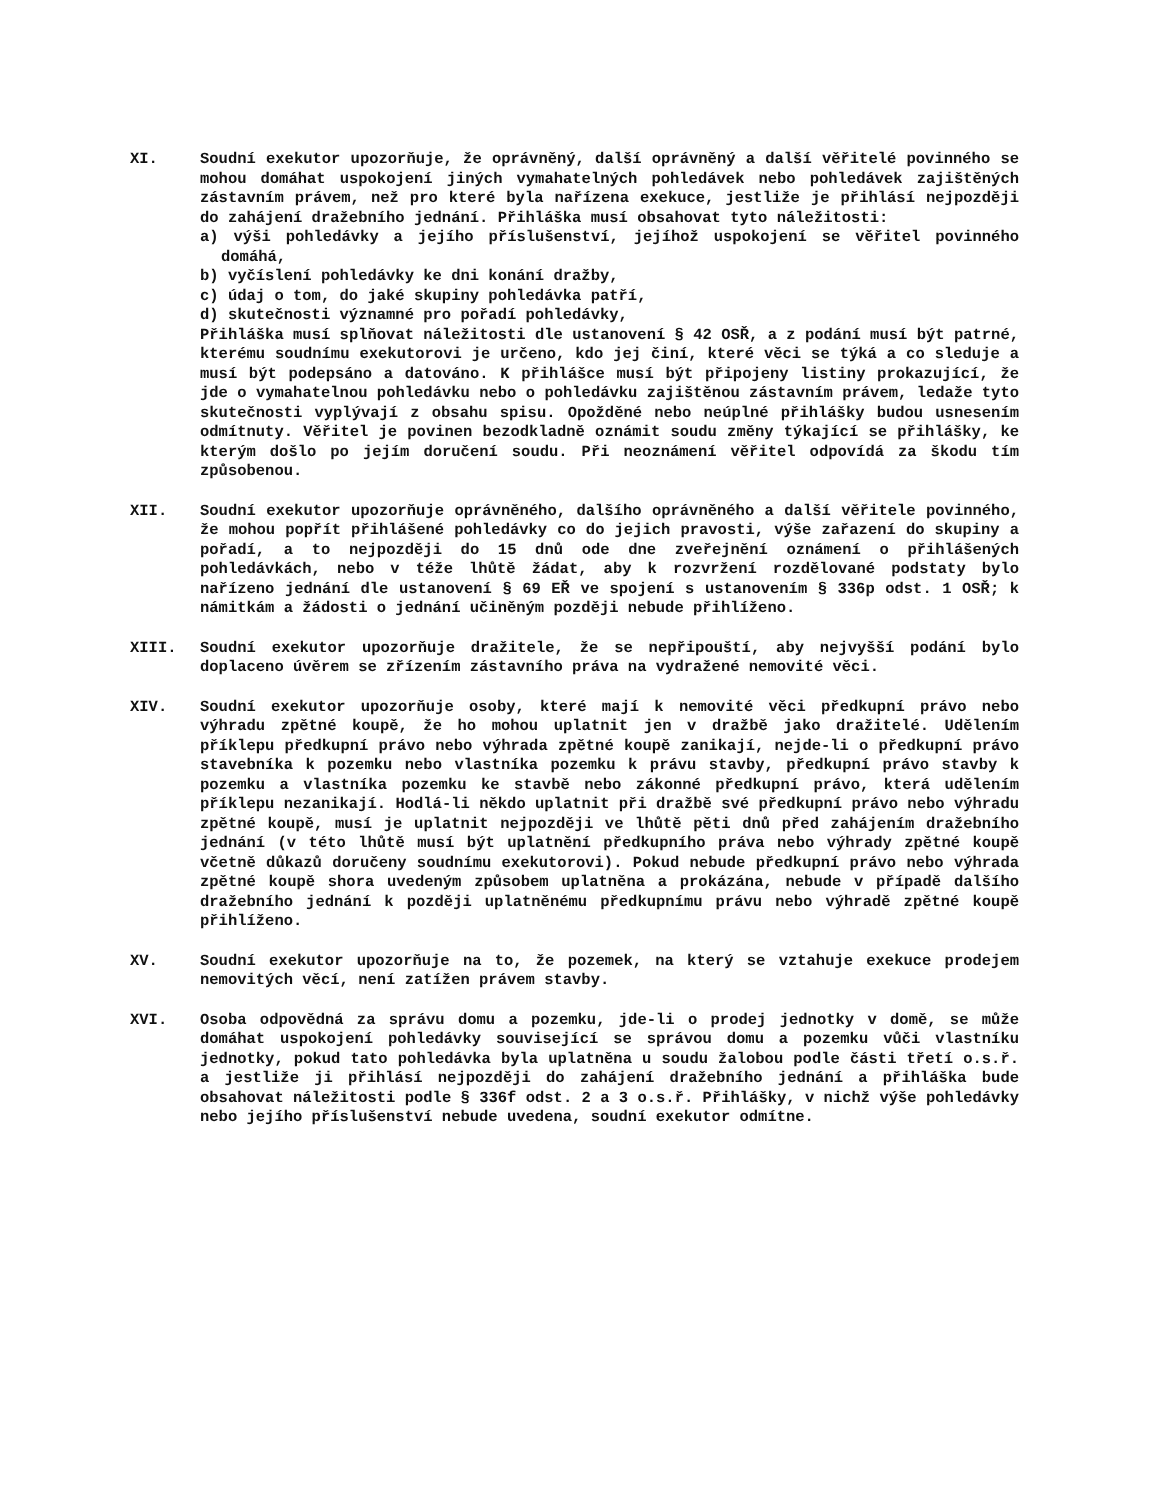XI. Soudní exekutor upozorňuje, že oprávněný, další oprávněný a další věřitelé povinného se mohou domáhat uspokojení jiných vymahatelných pohledávek nebo pohledávek zajištěných zástavním právem, než pro které byla nařízena exekuce, jestliže je přihlásí nejpozději do zahájení dražebního jednání. Přihláška musí obsahovat tyto náležitosti:
a) výši pohledávky a jejího příslušenství, jejíhož uspokojení se věřitel povinného domáhá,
b) vyčíslení pohledávky ke dni konání dražby,
c) údaj o tom, do jaké skupiny pohledávka patří,
d) skutečnosti významné pro pořadí pohledávky,
Přihláška musí splňovat náležitosti dle ustanovení § 42 OSŘ, a z podání musí být patrné, kterému soudnímu exekutorovi je určeno, kdo jej činí, které věci se týká a co sleduje a musí být podepsáno a datováno. K přihlášce musí být připojeny listiny prokazující, že jde o vymahatelnou pohledávku nebo o pohledávku zajištěnou zástavním právem, ledaže tyto skutečnosti vyplývají z obsahu spisu. Opožděné nebo neúplné přihlášky budou usnesením odmítnuty. Věřitel je povinen bezodkladně oznámit soudu změny týkající se přihlášky, ke kterým došlo po jejím doručení soudu. Při neoznámení věřitel odpovídá za škodu tím způsobenou.
XII. Soudní exekutor upozorňuje oprávněného, dalšího oprávněného a další věřitele povinného, že mohou popřít přihlášené pohledávky co do jejich pravosti, výše zařazení do skupiny a pořadí, a to nejpozději do 15 dnů ode dne zveřejnění oznámení o přihlášených pohledávkách, nebo v téže lhůtě žádat, aby k rozvržení rozdělované podstaty bylo nařízeno jednání dle ustanovení § 69 EŘ ve spojení s ustanovením § 336p odst. 1 OSŘ; k námitkám a žádosti o jednání učiněným později nebude přihlíženo.
XIII. Soudní exekutor upozorňuje dražitele, že se nepřipouští, aby nejvyšší podání bylo doplaceno úvěrem se zřízením zástavního práva na vydražené nemovité věci.
XIV. Soudní exekutor upozorňuje osoby, které mají k nemovité věci předkupní právo nebo výhradu zpětné koupě, že ho mohou uplatnit jen v dražbě jako dražitelé. Udělením příklepu předkupní právo nebo výhrada zpětné koupě zanikají, nejde-li o předkupní právo stavebníka k pozemku nebo vlastníka pozemku k právu stavby, předkupní právo stavby k pozemku a vlastníka pozemku ke stavbě nebo zákonné předkupní právo, která udělením příklepu nezanikají. Hodlá-li někdo uplatnit při dražbě své předkupní právo nebo výhradu zpětné koupě, musí je uplatnit nejpozději ve lhůtě pěti dnů před zahájením dražebního jednání (v této lhůtě musí být uplatnění předkupního práva nebo výhrady zpětné koupě včetně důkazů doručeny soudnímu exekutorovi). Pokud nebude předkupní právo nebo výhrada zpětné koupě shora uvedeným způsobem uplatněna a prokázána, nebude v případě dalšího dražebního jednání k později uplatněnému předkupnímu právu nebo výhradě zpětné koupě přihlíženo.
XV. Soudní exekutor upozorňuje na to, že pozemek, na který se vztahuje exekuce prodejem nemovitých věcí, není zatížen právem stavby.
XVI. Osoba odpovědná za správu domu a pozemku, jde-li o prodej jednotky v domě, se může domáhat uspokojení pohledávky související se správou domu a pozemku vůči vlastníku jednotky, pokud tato pohledávka byla uplatněna u soudu žalobou podle části třetí o.s.ř. a jestliže ji přihlásí nejpozději do zahájení dražebního jednání a přihláška bude obsahovat náležitosti podle § 336f odst. 2 a 3 o.s.ř. Přihlášky, v nichž výše pohledávky nebo jejího příslušenství nebude uvedena, soudní exekutor odmítne.